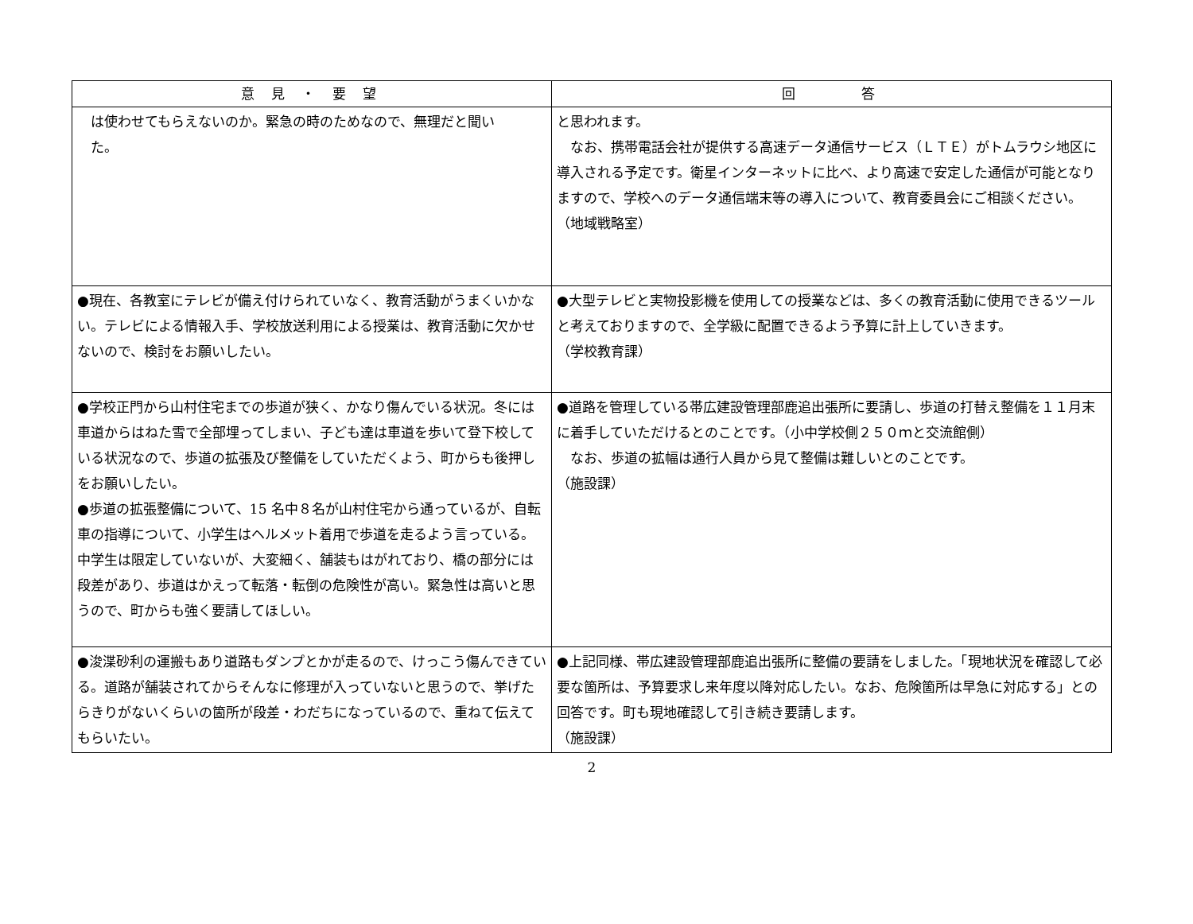| 意 見 ・ 要 望 | 回 答 |
| --- | --- |
| は使わせてもらえないのか。緊急の時のためなので、無理だと聞い た。 | と思われます。 なお、携帯電話会社が提供する高速データ通信サービス（ＬＴＥ）がトムラウシ地区に導入される予定です。衛星インターネットに比べ、より高速で安定した通信が可能となりますので、学校へのデータ通信端末等の導入について、教育委員会にご相談ください。 （地域戦略室） |
| ●現在、各教室にテレビが備え付けられていなく、教育活動がうまくいかない。テレビによる情報入手、学校放送利用による授業は、教育活動に欠かせないので、検討をお願いしたい。 | ●大型テレビと実物投影機を使用しての授業などは、多くの教育活動に使用できるツールと考えておりますので、全学級に配置できるよう予算に計上していきます。 （学校教育課） |
| ●学校正門から山村住宅までの歩道が狭く、かなり傷んでいる状況。冬には車道からはねた雪で全部埋ってしまい、子ども達は車道を歩いて登下校している状況なので、歩道の拡張及び整備をしていただくよう、町からも後押しをお願いしたい。 ●歩道の拡張整備について、15 名中８名が山村住宅から通っているが、自転車の指導について、小学生はヘルメット着用で歩道を走るよう言っている。中学生は限定していないが、大変細く、舗装もはがれており、橋の部分には段差があり、歩道はかえって転落・転倒の危険性が高い。緊急性は高いと思うので、町からも強く要請してほしい。 | ●道路を管理している帯広建設管理部鹿追出張所に要請し、歩道の打替え整備を１１月末に着手していただけるとのことです。（小中学校側２５０ｍと交流館側） なお、歩道の拡幅は通行人員から見て整備は難しいとのことです。 （施設課） |
| ●浚渫砂利の運搬もあり道路もダンプとかが走るので、けっこう傷んできている。道路が舗装されてからそんなに修理が入っていないと思うので、挙げたらきりがないくらいの箇所が段差・わだちになっているので、重ねて伝えてもらいたい。 | ●上記同様、帯広建設管理部鹿追出張所に整備の要請をしました。「現地状況を確認して必要な箇所は、予算要求し来年度以降対応したい。なお、危険箇所は早急に対応する」との回答です。町も現地確認して引き続き要請します。 （施設課） |
2